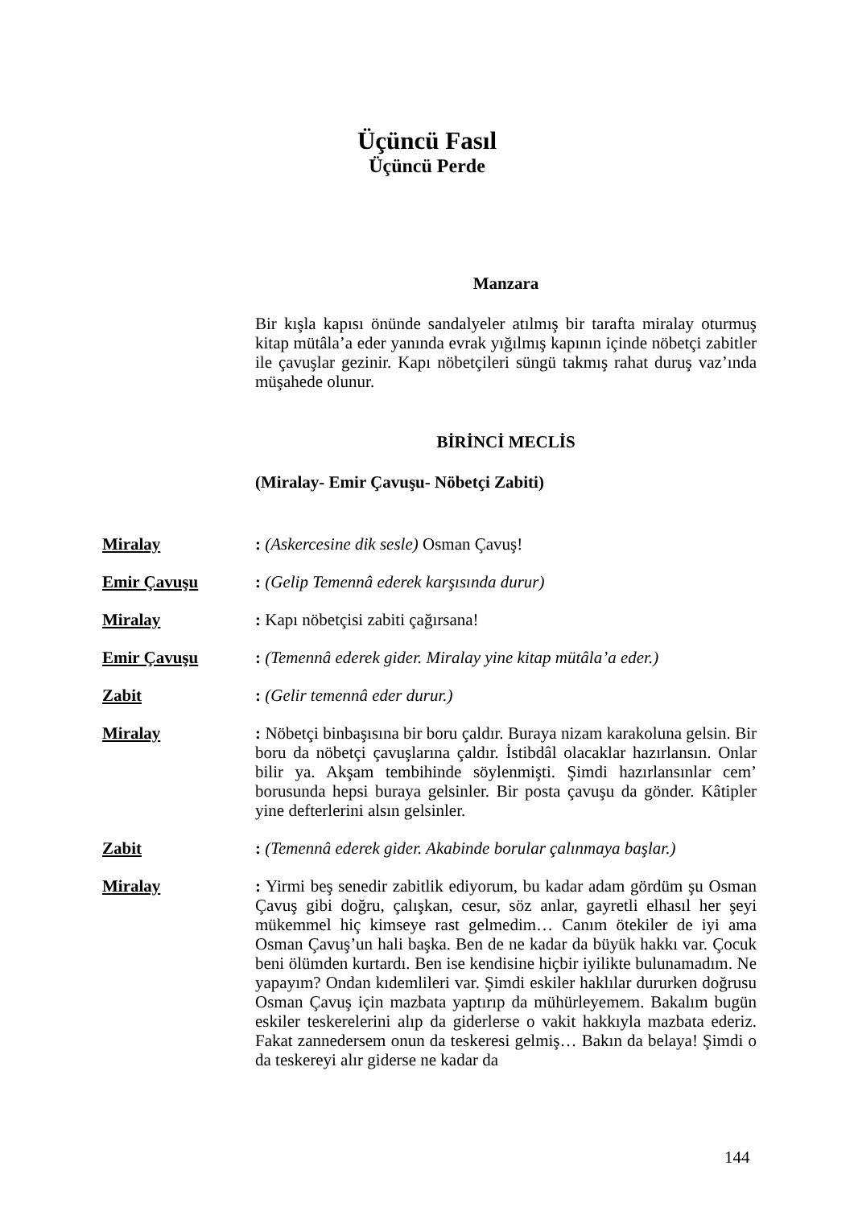Üçüncü Fasıl
Üçüncü Perde
Manzara
Bir kışla kapısı önünde sandalyeler atılmış bir tarafta miralay oturmuş kitap mütâla’a eder yanında evrak yığılmış kapının içinde nöbetçi zabitler ile çavuşlar gezinir. Kapı nöbetçileri süngü takmış rahat duruş vaz’ında müşahede olunur.
BİRİNCİ MECLİS
(Miralay- Emir Çavuşu- Nöbetçi Zabiti)
Miralay : (Askercesine dik sesle) Osman Çavuş!
Emir Çavuşu : (Gelip Temennâ ederek karşısında durur)
Miralay : Kapı nöbetçisi zabiti çağırsana!
Emir Çavuşu : (Temennâ ederek gider. Miralay yine kitap mütâla’a eder.)
Zabit : (Gelir temennâ eder durur.)
Miralay : Nöbetçi binbaşısına bir boru çaldır. Buraya nizam karakoluna gelsin. Bir boru da nöbetçi çavuşlarına çaldır. İstibdâl olacaklar hazırlansın. Onlar bilir ya. Akşam tembihinde söylenmişti. Şimdi hazırlansınlar cem’ borusunda hepsi buraya gelsinler. Bir posta çavuşu da gönder. Kâtipler yine defterlerini alsın gelsinler.
Zabit : (Temennâ ederek gider. Akabinde borular çalınmaya başlar.)
Miralay : Yirmi beş senedir zabitlik ediyorum, bu kadar adam gördüm şu Osman Çavuş gibi doğru, çalışkan, cesur, söz anlar, gayretli elhasıl her şeyi mükemmel hiç kimseye rast gelmedim… Canım ötekiler de iyi ama Osman Çavuş’un hali başka. Ben de ne kadar da büyük hakkı var. Çocuk beni ölümden kurtardı. Ben ise kendisine hiçbir iyilikte bulunamadım. Ne yapayım? Ondan kıdemlileri var. Şimdi eskiler haklılar dururken doğrusu Osman Çavuş için mazbata yaptırıp da mühürleyemem. Bakalım bugün eskiler teskerelerini alıp da giderlerse o vakit hakkıyla mazbata ederiz. Fakat zannedersem onun da teskeresi gelmiş… Bakın da belaya! Şimdi o da teskereyi alır giderse ne kadar da
144